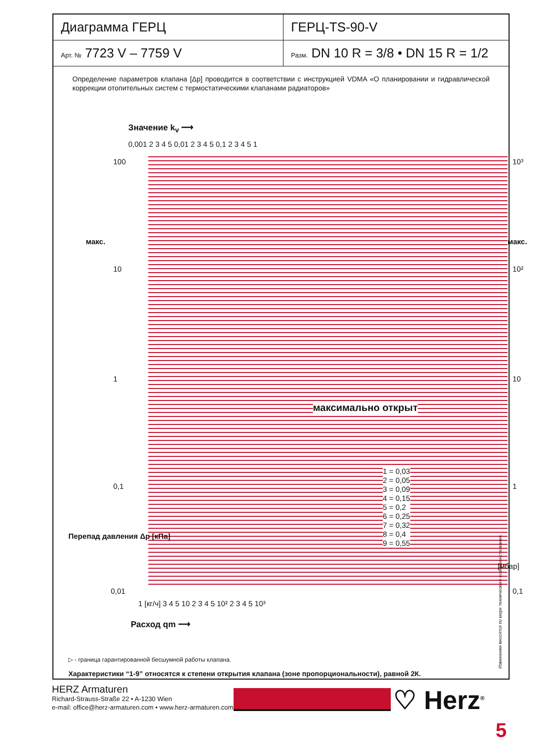| Диаграмма ГЕРЦ | ГЕРЦ-TS-90-V |
| Арт. № 7723 V – 7759 V | Разм. DN 10 R = 3/8 • DN 15 R = 1/2 |
Определение параметров клапана [Δp] проводится в соответствии с инструкцией VDMA «О планировании и гидравлической коррекции отопительных систем с термостатическими клапанами радиаторов»
Значение k<sub>v</sub> ⟶
0,001 2 3 4 5 0,01 2 3 4 5 0,1 2 3 4 5 1
100
10
1
0,1
0,01
макс. макс.
10³
10²
10
1
0,1
1 = 0,03
2 = 0,05
3 = 0,09
4 = 0,15
5 = 0,2
6 = 0,25
7 = 0,32
8 = 0,4
9 = 0,55
максимально открыт
Перепад давления Δp [кПа]
[мбар]
1 [кг/ч] 3 4 5 10 2 3 4 5 10² 2 3 4 5 10³
Расход qm ⟶
▷ - граница гарантированной бесшумной работы клапана.
Характеристики “1-9” относятся к степени открытия клапана (зоне пропорциональности), равной 2К.
Изменения вносятся по мере технического совершенствования.
HERZ Armaturen
Richard-Strauss-Straße 22 • A-1230 Wien
e-mail: office@herz-armaturen.com • www.herz-armaturen.com
♡ Herz<sup>®</sup>
5